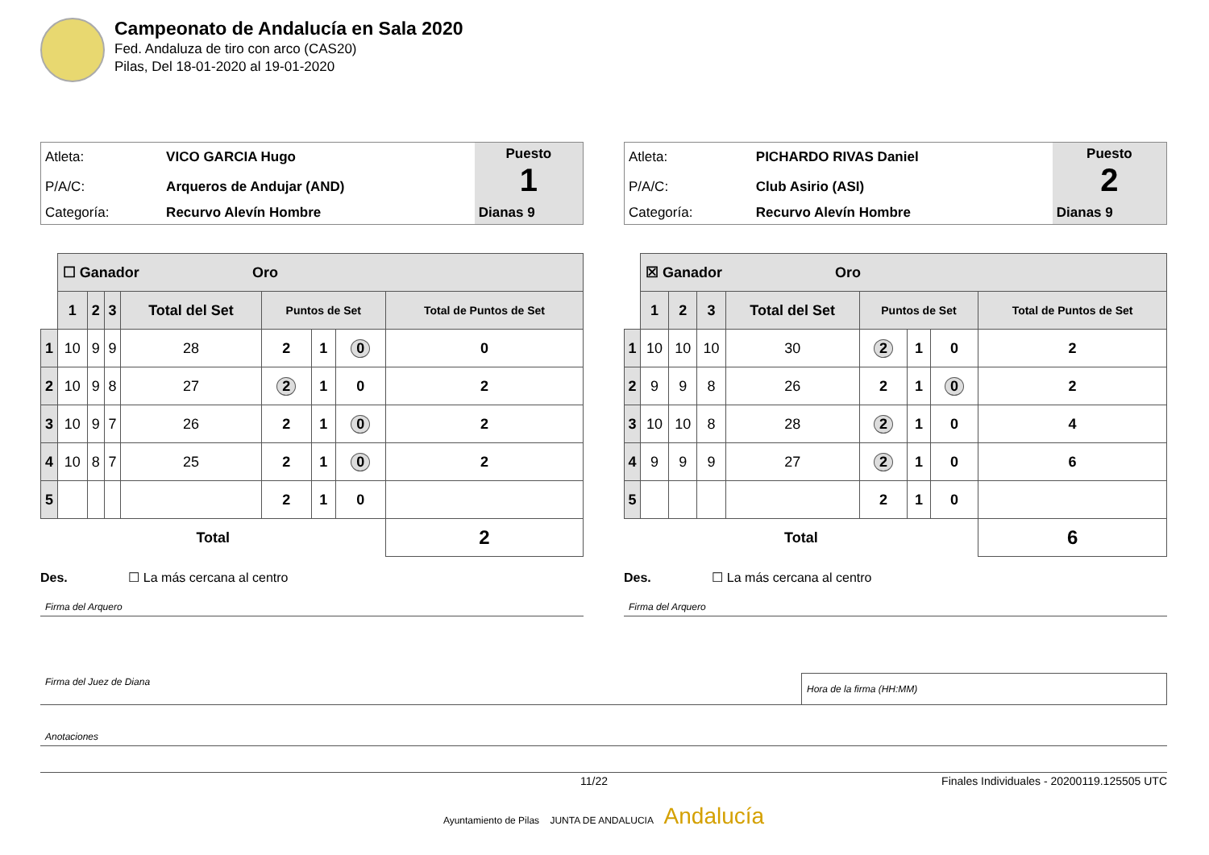Campeonato de Andalucía en Sala 2020
Fed. Andaluza de tiro con arco (CAS20)
Pilas, Del 18-01-2020 al 19-01-2020
| Atleta: | VICO GARCIA Hugo | Puesto 1 |
| P/A/C: | Arqueros de Andujar (AND) | |
| Categoría: | Recurvo Alevín Hombre | Dianas 9 |
| | ☐ Ganador Oro | | | | | | | |
| | 1 | 2 | 3 | Total del Set | Puntos de Set | | | Total de Puntos de Set |
| 1 | 10 | 9 | 9 | 28 | 2 | 1 | 0 | 0 |
| 2 | 10 | 9 | 8 | 27 | 2 | 1 | 0 | 2 |
| 3 | 10 | 9 | 7 | 26 | 2 | 1 | 0 | 2 |
| 4 | 10 | 8 | 7 | 25 | 2 | 1 | 0 | 2 |
| 5 | | | | | 2 | 1 | 0 | |
| Total | | | | | | | | 2 |
Des. ☐ La más cercana al centro
Firma del Arquero
| Atleta: | PICHARDO RIVAS Daniel | Puesto 2 |
| P/A/C: | Club Asirio (ASI) | |
| Categoría: | Recurvo Alevín Hombre | Dianas 9 |
| | ☒ Ganador Oro | | | | | | | |
| | 1 | 2 | 3 | Total del Set | Puntos de Set | | | Total de Puntos de Set |
| 1 | 10 | 10 | 10 | 30 | 2 | 1 | 0 | 2 |
| 2 | 9 | 9 | 8 | 26 | 2 | 1 | 0 | 2 |
| 3 | 10 | 10 | 8 | 28 | 2 | 1 | 0 | 4 |
| 4 | 9 | 9 | 9 | 27 | 2 | 1 | 0 | 6 |
| 5 | | | | | 2 | 1 | 0 | |
| Total | | | | | | | | 6 |
Des. ☐ La más cercana al centro
Firma del Arquero
Firma del Juez de Diana
Hora de la firma (HH:MM)
Anotaciones
11/22 Finales Individuales - 20200119.125505 UTC
Ayuntamiento de Pilas JUNTA DE ANDALUCIA Andalucía